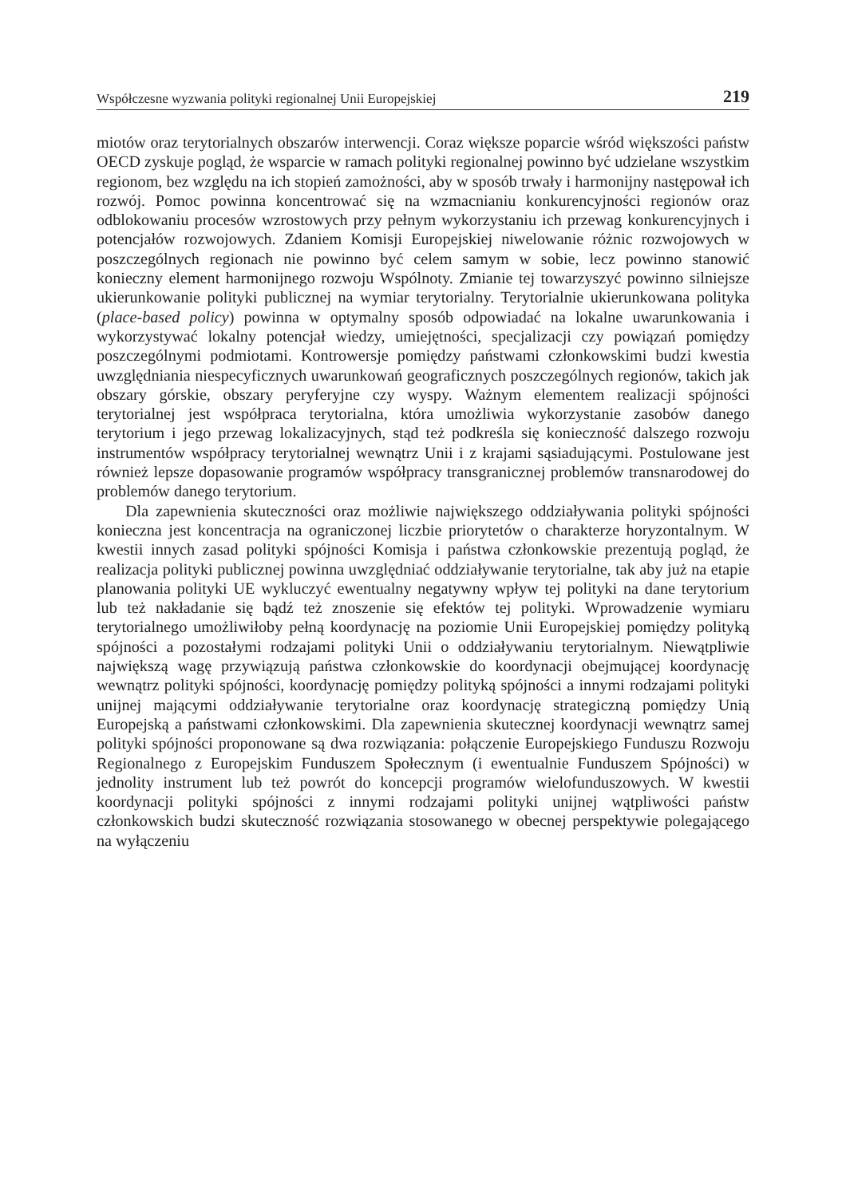Współczesne wyzwania polityki regionalnej Unii Europejskiej 219
miotów oraz terytorialnych obszarów interwencji. Coraz większe poparcie wśród większości państw OECD zyskuje pogląd, że wsparcie w ramach polityki regionalnej powinno być udzielane wszystkim regionom, bez względu na ich stopień zamożności, aby w sposób trwały i harmonijny następował ich rozwój. Pomoc powinna koncentrować się na wzmacnianiu konkurencyjności regionów oraz odblokowaniu procesów wzrostowych przy pełnym wykorzystaniu ich przewag konkurencyjnych i potencjałów rozwojowych. Zdaniem Komisji Europejskiej niwelowanie różnic rozwojowych w poszczególnych regionach nie powinno być celem samym w sobie, lecz powinno stanowić konieczny element harmonijnego rozwoju Wspólnoty. Zmianie tej towarzyszyć powinno silniejsze ukierunkowanie polityki publicznej na wymiar terytorialny. Terytorialnie ukierunkowana polityka (place-based policy) powinna w optymalny sposób odpowiadać na lokalne uwarunkowania i wykorzystywać lokalny potencjał wiedzy, umiejętności, specjalizacji czy powiązań pomiędzy poszczególnymi podmiotami. Kontrowersje pomiędzy państwami członkowskimi budzi kwestia uwzględniania niespecyficznych uwarunkowań geograficznych poszczególnych regionów, takich jak obszary górskie, obszary peryferyjne czy wyspy. Ważnym elementem realizacji spójności terytorialnej jest współpraca terytorialna, która umożliwia wykorzystanie zasobów danego terytorium i jego przewag lokalizacyjnych, stąd też podkreśla się konieczność dalszego rozwoju instrumentów współpracy terytorialnej wewnątrz Unii i z krajami sąsiadującymi. Postulowane jest również lepsze dopasowanie programów współpracy transgranicznej problemów transnarodowej do problemów danego terytorium.
Dla zapewnienia skuteczności oraz możliwie największego oddziaływania polityki spójności konieczna jest koncentracja na ograniczonej liczbie priorytetów o charakterze horyzontalnym. W kwestii innych zasad polityki spójności Komisja i państwa członkowskie prezentują pogląd, że realizacja polityki publicznej powinna uwzględniać oddziaływanie terytorialne, tak aby już na etapie planowania polityki UE wykluczyć ewentualny negatywny wpływ tej polityki na dane terytorium lub też nakładanie się bądź też znoszenie się efektów tej polityki. Wprowadzenie wymiaru terytorialnego umożliwiłoby pełną koordynację na poziomie Unii Europejskiej pomiędzy polityką spójności a pozostałymi rodzajami polityki Unii o oddziaływaniu terytorialnym. Niewątpliwie największą wagę przywiązują państwa członkowskie do koordynacji obejmującej koordynację wewnątrz polityki spójności, koordynację pomiędzy polityką spójności a innymi rodzajami polityki unijnej mającymi oddziaływanie terytorialne oraz koordynację strategiczną pomiędzy Unią Europejską a państwami członkowskimi. Dla zapewnienia skutecznej koordynacji wewnątrz samej polityki spójności proponowane są dwa rozwiązania: połączenie Europejskiego Funduszu Rozwoju Regionalnego z Europejskim Funduszem Społecznym (i ewentualnie Funduszem Spójności) w jednolity instrument lub też powrót do koncepcji programów wielofunduszowych. W kwestii koordynacji polityki spójności z innymi rodzajami polityki unijnej wątpliwości państw członkowskich budzi skuteczność rozwiązania stosowanego w obecnej perspektywie polegającego na wyłączeniu